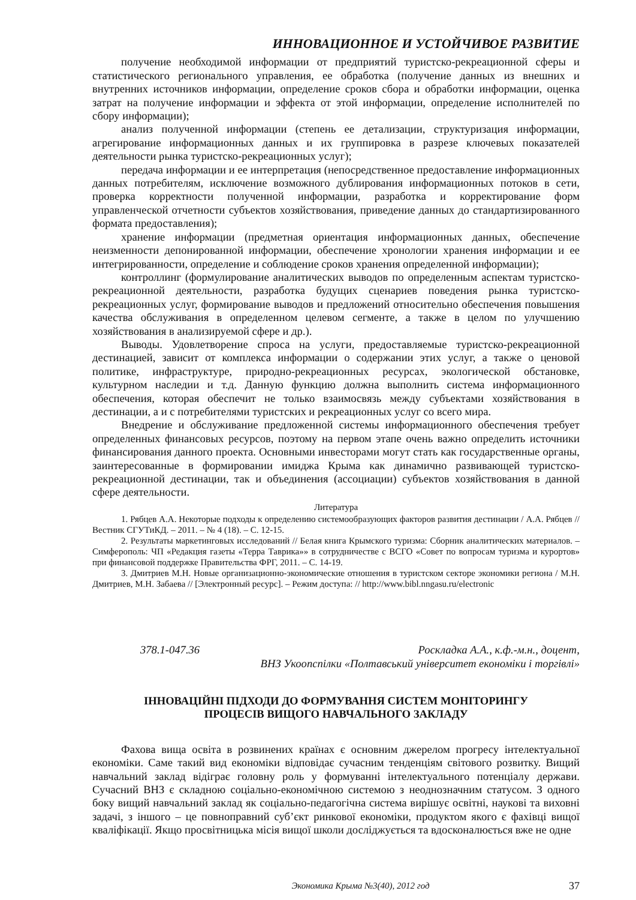ИННОВАЦИОННОЕ И УСТОЙЧИВОЕ РАЗВИТИЕ
получение необходимой информации от предприятий туристско-рекреационной сферы и статистического регионального управления, ее обработка (получение данных из внешних и внутренних источников информации, определение сроков сбора и обработки информации, оценка затрат на получение информации и эффекта от этой информации, определение исполнителей по сбору информации);
анализ полученной информации (степень ее детализации, структуризация информации, агрегирование информационных данных и их группировка в разрезе ключевых показателей деятельности рынка туристско-рекреационных услуг);
передача информации и ее интерпретация (непосредственное предоставление информационных данных потребителям, исключение возможного дублирования информационных потоков в сети, проверка корректности полученной информации, разработка и корректирование форм управленческой отчетности субъектов хозяйствования, приведение данных до стандартизированного формата предоставления);
хранение информации (предметная ориентация информационных данных, обеспечение неизменности депонированной информации, обеспечение хронологии хранения информации и ее интегрированности, определение и соблюдение сроков хранения определенной информации);
контроллинг (формулирование аналитических выводов по определенным аспектам туристско-рекреационной деятельности, разработка будущих сценариев поведения рынка туристско-рекреационных услуг, формирование выводов и предложений относительно обеспечения повышения качества обслуживания в определенном целевом сегменте, а также в целом по улучшению хозяйствования в анализируемой сфере и др.).
Выводы. Удовлетворение спроса на услуги, предоставляемые туристско-рекреационной дестинацией, зависит от комплекса информации о содержании этих услуг, а также о ценовой политике, инфраструктуре, природно-рекреационных ресурсах, экологической обстановке, культурном наследии и т.д. Данную функцию должна выполнить система информационного обеспечения, которая обеспечит не только взаимосвязь между субъектами хозяйствования в дестинации, а и с потребителями туристских и рекреационных услуг со всего мира.
Внедрение и обслуживание предложенной системы информационного обеспечения требует определенных финансовых ресурсов, поэтому на первом этапе очень важно определить источники финансирования данного проекта. Основными инвесторами могут стать как государственные органы, заинтересованные в формировании имиджа Крыма как динамично развивающей туристско-рекреационной дестинации, так и объединения (ассоциации) субъектов хозяйствования в данной сфере деятельности.
Литература
1. Рябцев А.А. Некоторые подходы к определению системообразующих факторов развития дестинации / А.А. Рябцев // Вестник СГУТиКД. – 2011. – № 4 (18). – С. 12-15.
2. Результаты маркетинговых исследований // Белая книга Крымского туризма: Сборник аналитических материалов. – Симферополь: ЧП «Редакция газеты «Терра Таврика»» в сотрудничестве с ВСГО «Совет по вопросам туризма и курортов» при финансовой поддержке Правительства ФРГ, 2011. – С. 14-19.
3. Дмитриев М.Н. Новые организационно-экономические отношения в туристском секторе экономики региона / М.Н. Дмитриев, М.Н. Забаева // [Электронный ресурс]. – Режим доступа: // http://www.bibl.nngasu.ru/electronic
378.1-047.36 Роскладка А.А., к.ф.-м.н., доцент,
ВНЗ Укоопспілки «Полтавський університет економіки і торгівлі»
ІННОВАЦІЙНІ ПІДХОДИ ДО ФОРМУВАННЯ СИСТЕМ МОНІТОРИНГУ
ПРОЦЕСІВ ВИЩОГО НАВЧАЛЬНОГО ЗАКЛАДУ
Фахова вища освіта в розвинених країнах є основним джерелом прогресу інтелектуальної економіки. Саме такий вид економіки відповідає сучасним тенденціям світового розвитку. Вищий навчальний заклад відіграє головну роль у формуванні інтелектуального потенціалу держави. Сучасний ВНЗ є складною соціально-економічною системою з неоднозначним статусом. З одного боку вищий навчальний заклад як соціально-педагогічна система вирішує освітні, наукові та виховні задачі, з іншого – це повноправний суб’єкт ринкової економіки, продуктом якого є фахівці вищої кваліфікації. Якщо просвітницька місія вищої школи досліджується та вдосконалюється вже не одне
Экономика Крыма №3(40), 2012 год 37